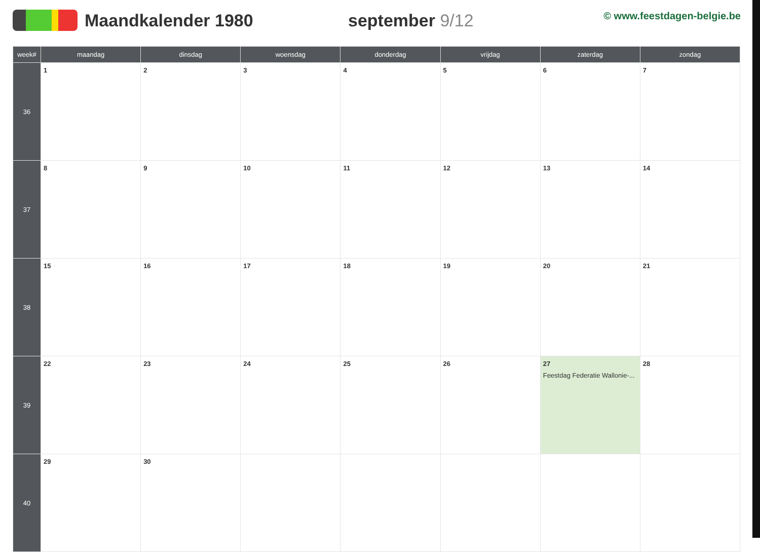Maandkalender 1980 september 9/12
© www.feestdagen-belgie.be
| week# | maandag | dinsdag | woensdag | donderdag | vrijdag | zaterdag | zondag |
| --- | --- | --- | --- | --- | --- | --- | --- |
| 36 | 1 | 2 | 3 | 4 | 5 | 6 | 7 |
| 37 | 8 | 9 | 10 | 11 | 12 | 13 | 14 |
| 38 | 15 | 16 | 17 | 18 | 19 | 20 | 21 |
| 39 | 22 | 23 | 24 | 25 | 26 | 27 Feestdag Federatie Wallonie-... | 28 |
| 40 | 29 | 30 | | | | | |